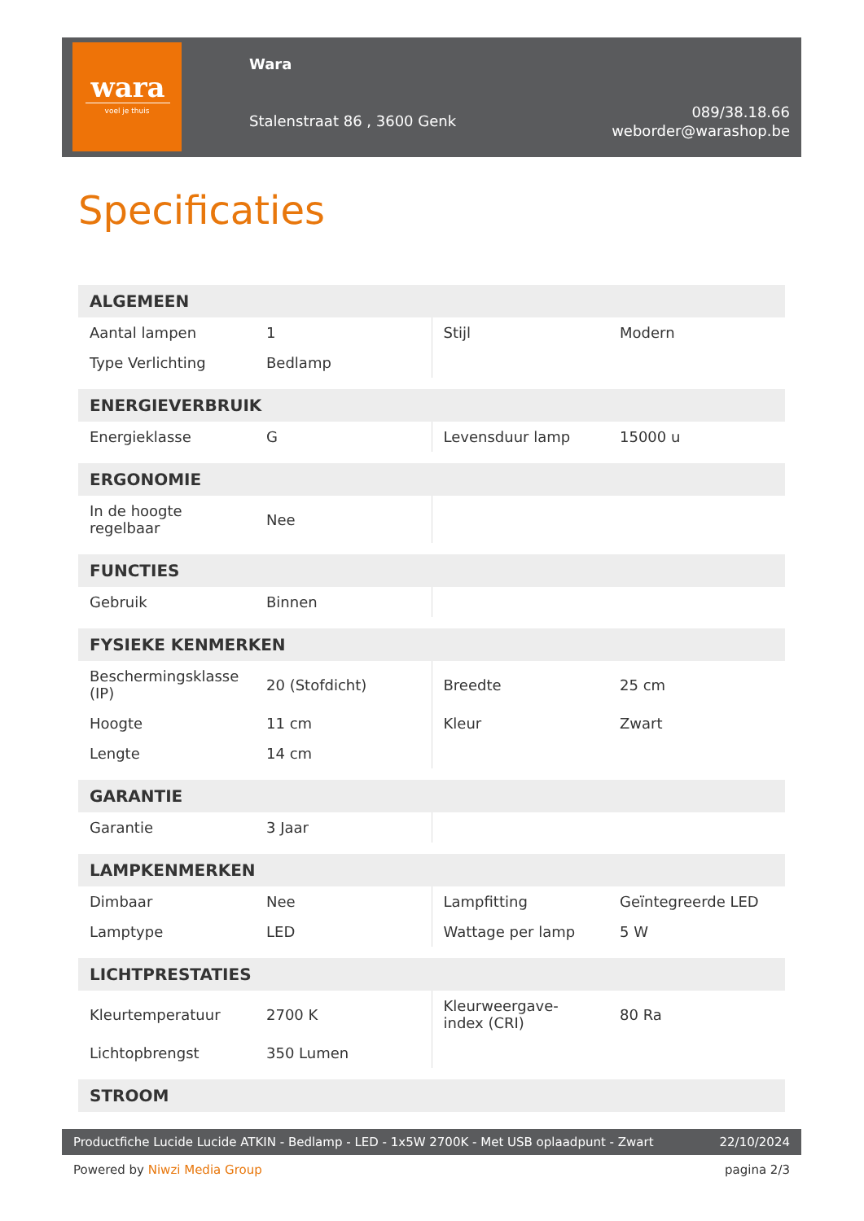wara
voel je thuis
Wara
Stalenstraat 86 , 3600 Genk
089/38.18.66
weborder@warashop.be
Specificaties
| ALGEMEEN | | | |
| --- | --- | --- | --- |
| Aantal lampen | 1 | Stijl | Modern |
| Type Verlichting | Bedlamp | | |
| ENERGIEVERBRUIK | | | |
| Energieklasse | G | Levensduur lamp | 15000 u |
| ERGONOMIE | | | |
| In de hoogte regelbaar | Nee | | |
| FUNCTIES | | | |
| Gebruik | Binnen | | |
| FYSIEKE KENMERKEN | | | |
| Beschermingsklasse (IP) | 20 (Stofdicht) | Breedte | 25 cm |
| Hoogte | 11 cm | Kleur | Zwart |
| Lengte | 14 cm | | |
| GARANTIE | | | |
| Garantie | 3 Jaar | | |
| LAMPKENMERKEN | | | |
| Dimbaar | Nee | Lampfitting | Geïntegreerde LED |
| Lamptype | LED | Wattage per lamp | 5 W |
| LICHTPRESTATIES | | | |
| Kleurtemperatuur | 2700 K | Kleurweergave-index (CRI) | 80 Ra |
| Lichtopbrengst | 350 Lumen | | |
| STROOM | | | |
Productfiche Lucide Lucide ATKIN - Bedlamp - LED - 1x5W 2700K - Met USB oplaadpunt - Zwart 22/10/2024
Powered by Niwzi Media Group pagina 2/3